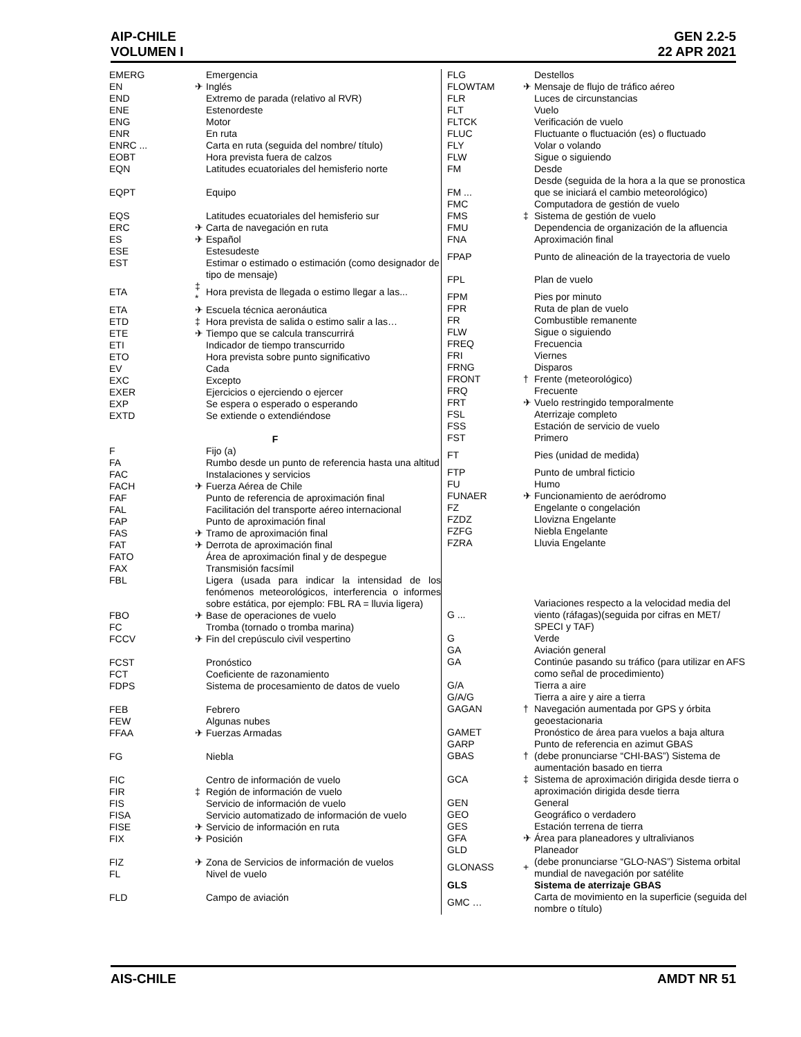AIP-CHILE
VOLUMEN I
GEN 2.2-5
22 APR 2021
| EMERG | | Emergencia |
| EN | ✈ | Inglés |
| END | | Extremo de parada (relativo al RVR) |
| ENE | | Estenordeste |
| ENG | | Motor |
| ENR | | En ruta |
| ENRC ... | | Carta en ruta (seguida del nombre/ título) |
| EOBT | | Hora prevista fuera de calzos |
| EQN | | Latitudes ecuatoriales del hemisferio norte |
| EQPT | | Equipo |
| EQS | | Latitudes ecuatoriales del hemisferio sur |
| ERC | ✈ | Carta de navegación en ruta |
| ES | ✈ | Español |
| ESE | | Estesudeste |
| EST | | Estimar o estimado o estimación (como designador de tipo de mensaje) |
| ETA | ‡ * | Hora prevista de llegada o estimo llegar a las... |
| ETA | ✈ | Escuela técnica aeronáutica |
| ETD | ‡ | Hora prevista de salida o estimo salir a las… |
| ETE | ✈ | Tiempo que se calcula transcurrirá |
| ETI | | Indicador de tiempo transcurrido |
| ETO | | Hora prevista sobre punto significativo |
| EV | | Cada |
| EXC | | Excepto |
| EXER | | Ejercicios o ejerciendo o ejercer |
| EXP | | Se espera o esperado o esperando |
| EXTD | | Se extiende o extendiéndose |
| F | | |
| F | | Fijo (a) |
| FA | | Rumbo desde un punto de referencia hasta una altitud |
| FAC | | Instalaciones y servicios |
| FACH | ✈ | Fuerza Aérea de Chile |
| FAF | | Punto de referencia de aproximación final |
| FAL | | Facilitación del transporte aéreo internacional |
| FAP | | Punto de aproximación final |
| FAS | ✈ | Tramo de aproximación final |
| FAT | ✈ | Derrota de aproximación final |
| FATO | | Área de aproximación final y de despegue |
| FAX | | Transmisión facsímil |
| FBL | | Ligera (usada para indicar la intensidad de los fenómenos meteorológicos, interferencia o informes sobre estática, por ejemplo: FBL RA = lluvia ligera) |
| FBO | ✈ | Base de operaciones de vuelo |
| FC | | Tromba (tornado o tromba marina) |
| FCCV | ✈ | Fin del crepúsculo civil vespertino |
| FCST | | Pronóstico |
| FCT | | Coeficiente de razonamiento |
| FDPS | | Sistema de procesamiento de datos de vuelo |
| FEB | | Febrero |
| FEW | | Algunas nubes |
| FFAA | ✈ | Fuerzas Armadas |
| FG | | Niebla |
| FIC | | Centro de información de vuelo |
| FIR | ‡ | Región de información de vuelo |
| FIS | | Servicio de información de vuelo |
| FISA | | Servicio automatizado de información de vuelo |
| FISE | ✈ | Servicio de información en ruta |
| FIX | ✈ | Posición |
| FIZ | ✈ | Zona de Servicios de información de vuelos |
| FL | | Nivel de vuelo |
| FLD | | Campo de aviación |
| FLG | | Destellos |
| FLOWTAM | ✈ | Mensaje de flujo de tráfico aéreo |
| FLR | | Luces de circunstancias |
| FLT | | Vuelo |
| FLTCK | | Verificación de vuelo |
| FLUC | | Fluctuante o fluctuación (es) o fluctuado |
| FLY | | Volar o volando |
| FLW | | Sigue o siguiendo |
| FM | | Desde |
| FM ... | | Desde (seguida de la hora a la que se pronostica que se iniciará el cambio meteorológico) |
| FMC | | Computadora de gestión de vuelo |
| FMS | ‡ | Sistema de gestión de vuelo |
| FMU | | Dependencia de organización de la afluencia |
| FNA | | Aproximación final |
| FPAP | | Punto de alineación de la trayectoria de vuelo |
| FPL | | Plan de vuelo |
| FPM | | Pies por minuto |
| FPR | | Ruta de plan de vuelo |
| FR | | Combustible remanente |
| FLW | | Sigue o siguiendo |
| FREQ | | Frecuencia |
| FRI | | Viernes |
| FRNG | | Disparos |
| FRONT | † | Frente (meteorológico) |
| FRQ | | Frecuente |
| FRT | ✈ | Vuelo restringido temporalmente |
| FSL | | Aterrizaje completo |
| FSS | | Estación de servicio de vuelo |
| FST | | Primero |
| FT | | Pies (unidad de medida) |
| FTP | | Punto de umbral ficticio |
| FU | | Humo |
| FUNAER | ✈ | Funcionamiento de aeródromo |
| FZ | | Engelante o congelación |
| FZDZ | | Llovizna Engelante |
| FZFG | | Niebla Engelante |
| FZRA | | Lluvia Engelante |
| G ... | | Variaciones respecto a la velocidad media del viento (ráfagas)(seguida por cifras en MET/ SPECI y TAF) |
| G | | Verde |
| GA | | Aviación general |
| GA | | Continúe pasando su tráfico (para utilizar en AFS como señal de procedimiento) |
| G/A | | Tierra a aire |
| G/A/G | | Tierra a aire y aire a tierra |
| GAGAN | † | Navegación aumentada por GPS y órbita geoestacionaria |
| GAMET | | Pronóstico de área para vuelos a baja altura |
| GARP | | Punto de referencia en azimut GBAS |
| GBAS | † | (debe pronunciarse “CHI-BAS”) Sistema de aumentación basado en tierra |
| GCA | ‡ | Sistema de aproximación dirigida desde tierra o aproximación dirigida desde tierra |
| GEN | | General |
| GEO | | Geográfico o verdadero |
| GES | | Estación terrena de tierra |
| GFA | ✈ | Área para planeadores y ultralivianos |
| GLD | | Planeador |
| GLONASS | + | (debe pronunciarse “GLO-NAS”) Sistema orbital mundial de navegación por satélite |
| GLS | | Sistema de aterrizaje GBAS |
| GMC … | | Carta de movimiento en la superficie (seguida del nombre o título) |
AIS-CHILE AMDT NR 51